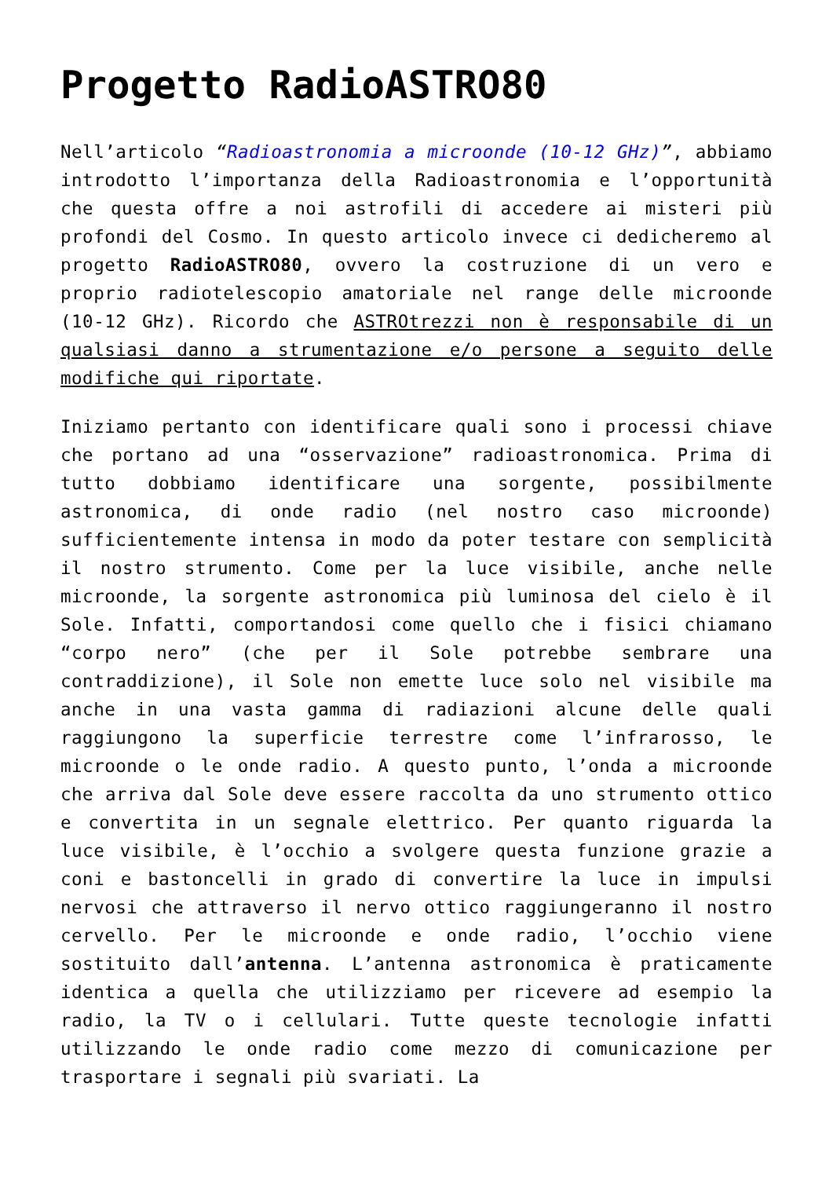Progetto RadioASTRO80
Nell’articolo “Radioastronomia a microonde (10-12 GHz)”, abbiamo introdotto l’importanza della Radioastronomia e l’opportunità che questa offre a noi astrofili di accedere ai misteri più profondi del Cosmo. In questo articolo invece ci dedicheremo al progetto RadioASTRO80, ovvero la costruzione di un vero e proprio radiotelescopio amatoriale nel range delle microonde (10-12 GHz). Ricordo che ASTROtrezzi non è responsabile di un qualsiasi danno a strumentazione e/o persone a seguito delle modifiche qui riportate.
Iniziamo pertanto con identificare quali sono i processi chiave che portano ad una “osservazione” radioastronomica. Prima di tutto dobbiamo identificare una sorgente, possibilmente astronomica, di onde radio (nel nostro caso microonde) sufficientemente intensa in modo da poter testare con semplicità il nostro strumento. Come per la luce visibile, anche nelle microonde, la sorgente astronomica più luminosa del cielo è il Sole. Infatti, comportandosi come quello che i fisici chiamano “corpo nero” (che per il Sole potrebbe sembrare una contraddizione), il Sole non emette luce solo nel visibile ma anche in una vasta gamma di radiazioni alcune delle quali raggiungono la superficie terrestre come l’infrarosso, le microonde o le onde radio. A questo punto, l’onda a microonde che arriva dal Sole deve essere raccolta da uno strumento ottico e convertita in un segnale elettrico. Per quanto riguarda la luce visibile, è l’occhio a svolgere questa funzione grazie a coni e bastoncelli in grado di convertire la luce in impulsi nervosi che attraverso il nervo ottico raggiungeranno il nostro cervello. Per le microonde e onde radio, l’occhio viene sostituito dall’antenna. L’antenna astronomica è praticamente identica a quella che utilizziamo per ricevere ad esempio la radio, la TV o i cellulari. Tutte queste tecnologie infatti utilizzando le onde radio come mezzo di comunicazione per trasportare i segnali più svariati. La